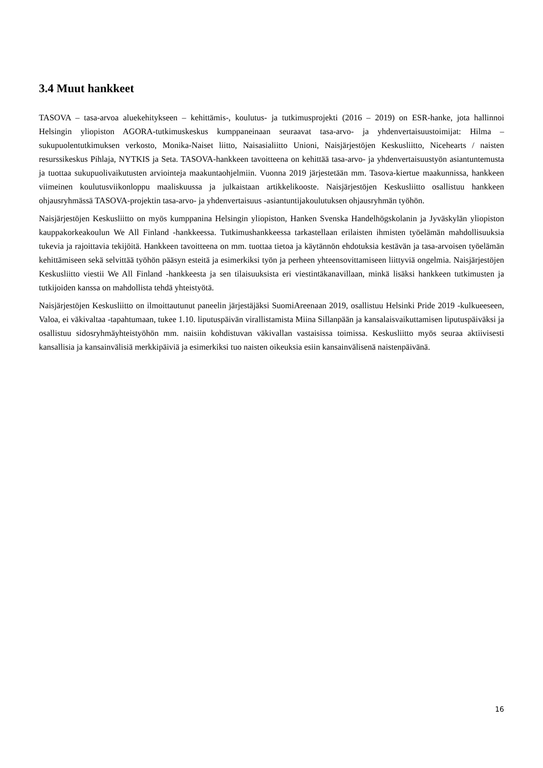3.4 Muut hankkeet
TASOVA – tasa-arvoa aluekehitykseen – kehittämis-, koulutus- ja tutkimusprojekti (2016 – 2019) on ESR-hanke, jota hallinnoi Helsingin yliopiston AGORA-tutkimuskeskus kumppaneinaan seuraavat tasa-arvo- ja yhdenvertaisuustoimijat: Hilma – sukupuolentutkimuksen verkosto, Monika-Naiset liitto, Naisasialiitto Unioni, Naisjärjestöjen Keskusliitto, Nicehearts / naisten resurssikeskus Pihlaja, NYTKIS ja Seta. TASOVA-hankkeen tavoitteena on kehittää tasa-arvo- ja yhdenvertaisuustyön asiantuntemusta ja tuottaa sukupuolivaikutusten arviointeja maakuntaohjelmiin. Vuonna 2019 järjestetään mm. Tasova-kiertue maakunnissa, hankkeen viimeinen koulutusviikonloppu maaliskuussa ja julkaistaan artikkelikooste. Naisjärjestöjen Keskusliitto osallistuu hankkeen ohjausryhmässä TASOVA-projektin tasa-arvo- ja yhdenvertaisuus -asiantuntijakoulutuksen ohjausryhmän työhön.
Naisjärjestöjen Keskusliitto on myös kumppanina Helsingin yliopiston, Hanken Svenska Handelhögskolanin ja Jyväskylän yliopiston kauppakorkeakoulun We All Finland -hankkeessa. Tutkimushankkeessa tarkastellaan erilaisten ihmisten työelämän mahdollisuuksia tukevia ja rajoittavia tekijöitä. Hankkeen tavoitteena on mm. tuottaa tietoa ja käytännön ehdotuksia kestävän ja tasa-arvoisen työelämän kehittämiseen sekä selvittää työhön pääsyn esteitä ja esimerkiksi työn ja perheen yhteensovittamiseen liittyviä ongelmia. Naisjärjestöjen Keskusliitto viestii We All Finland -hankkeesta ja sen tilaisuuksista eri viestintäkanavillaan, minkä lisäksi hankkeen tutkimusten ja tutkijoiden kanssa on mahdollista tehdä yhteistyötä.
Naisjärjestöjen Keskusliitto on ilmoittautunut paneelin järjestäjäksi SuomiAreenaan 2019, osallistuu Helsinki Pride 2019 -kulkueeseen, Valoa, ei väkivaltaa -tapahtumaan, tukee 1.10. liputuspäivän virallistamista Miina Sillanpään ja kansalaisvaikuttamisen liputuspäiväksi ja osallistuu sidosryhmäyhteistyöhön mm. naisiin kohdistuvan väkivallan vastaisissa toimissa. Keskusliitto myös seuraa aktiivisesti kansallisia ja kansainvälisiä merkkipäiviä ja esimerkiksi tuo naisten oikeuksia esiin kansainvälisenä naistenpäivänä.
16